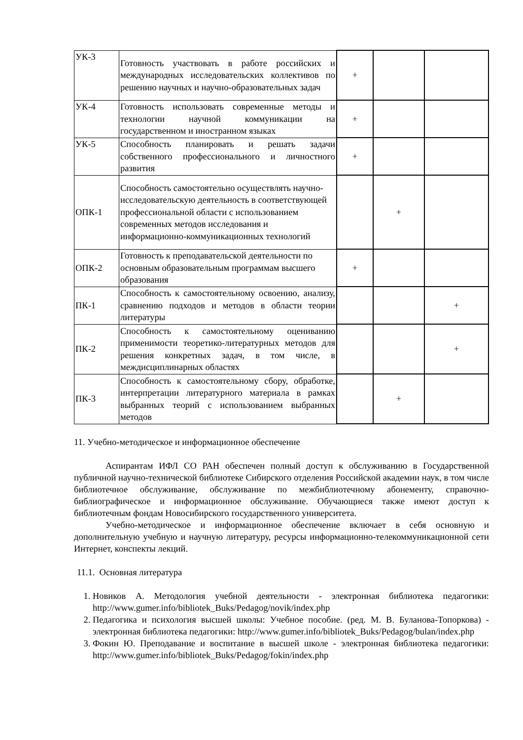| УК-3 | Готовность участвовать в работе российских и международных исследовательских коллективов по решению научных и научно-образовательных задач | + | | |
| УК-4 | Готовность использовать современные методы и технологии научной коммуникации на государственном и иностранном языках | + | | |
| УК-5 | Способность планировать и решать задачи собственного профессионального и личностного развития | + | | |
| ОПК-1 | Способность самостоятельно осуществлять научно-исследовательскую деятельность в соответствующей профессиональной области с использованием современных методов исследования и информационно-коммуникационных технологий | | + | |
| ОПК-2 | Готовность к преподавательской деятельности по основным образовательным программам высшего образования | + | | |
| ПК-1 | Способность к самостоятельному освоению, анализу, сравнению подходов и методов в области теории литературы | | | + |
| ПК-2 | Способность к самостоятельному оцениванию применимости теоретико-литературных методов для решения конкретных задач, в том числе, в междисциплинарных областях | | | + |
| ПК-3 | Способность к самостоятельному сбору, обработке, интерпретации литературного материала в рамках выбранных теорий с использованием выбранных методов | | + | |
11. Учебно-методическое и информационное обеспечение
Аспирантам ИФЛ СО РАН обеспечен полный доступ к обслуживанию в Государственной публичной научно-технической библиотеке Сибирского отделения Российской академии наук, в том числе библиотечное обслуживание, обслуживание по межбиблиотечному абонементу, справочно-библиографическое и информационное обслуживание. Обучающиеся также имеют доступ к библиотечным фондам Новосибирского государственного университета.
Учебно-методическое и информационное обеспечение включает в себя основную и дополнительную учебную и научную литературу, ресурсы информационно-телекоммуникационной сети Интернет, конспекты лекций.
11.1. Основная литература
1. Новиков А. Методология учебной деятельности - электронная библиотека педагогики: http://www.gumer.info/bibliotek_Buks/Pedagog/novik/index.php
2. Педагогика и психология высшей школы: Учебное пособие. (ред. М. В. Буланова-Топоркова) - электронная библиотека педагогики: http://www.gumer.info/bibliotek_Buks/Pedagog/bulan/index.php
3. Фокин Ю. Преподавание и воспитание в высшей школе - электронная библиотека педагогики: http://www.gumer.info/bibliotek_Buks/Pedagog/fokin/index.php